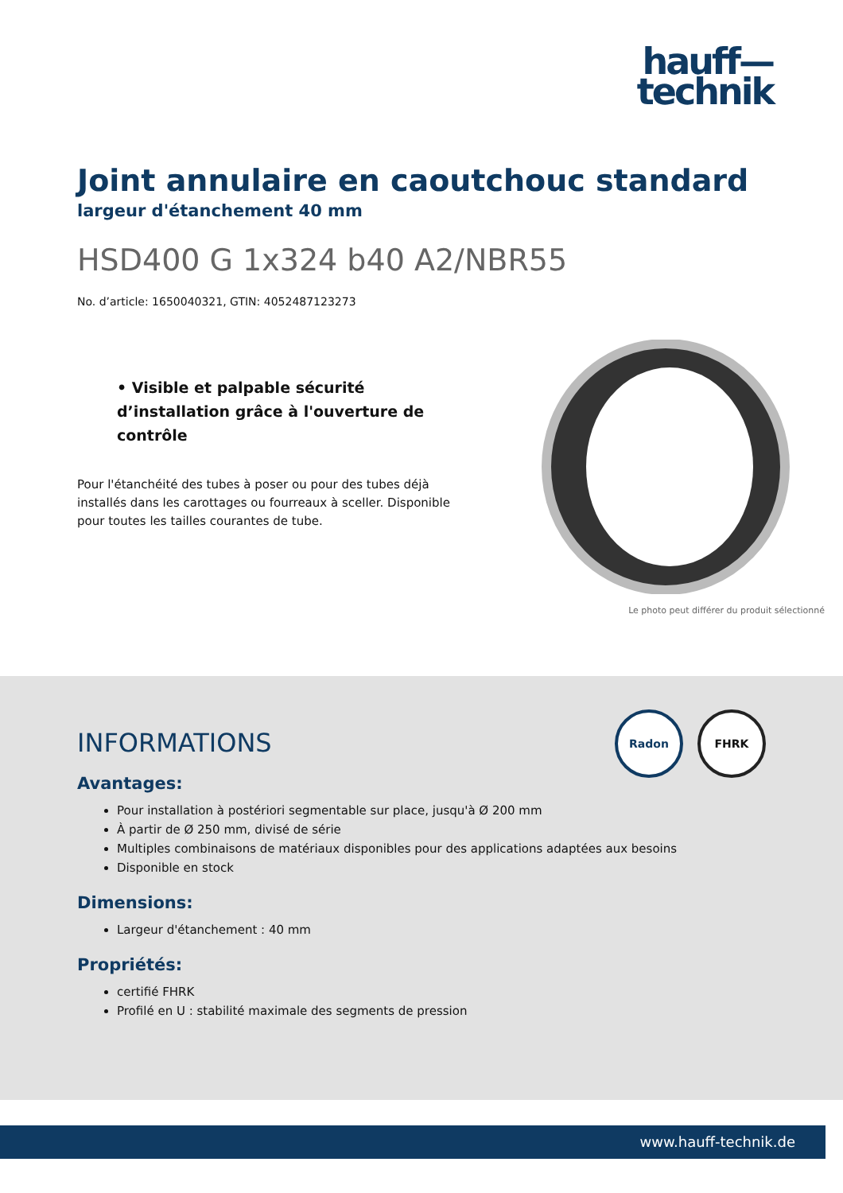hauff—
technik
Joint annulaire en caoutchouc standard
largeur d'étanchement 40 mm
HSD400 G 1x324 b40 A2/NBR55
No. d’article: 1650040321, GTIN: 4052487123273
• Visible et palpable sécurité d’installation grâce à l'ouverture de contrôle
Pour l'étanchéité des tubes à poser ou pour des tubes déjà installés dans les carottages ou fourreaux à sceller. Disponible pour toutes les tailles courantes de tube.
Le photo peut différer du produit sélectionné
Radon FHRK
INFORMATIONS
Avantages:
Pour installation à postériori segmentable sur place, jusqu'à Ø 200 mm
À partir de Ø 250 mm, divisé de série
Multiples combinaisons de matériaux disponibles pour des applications adaptées aux besoins
Disponible en stock
Dimensions:
Largeur d'étanchement : 40 mm
Propriétés:
certifié FHRK
Profilé en U : stabilité maximale des segments de pression
www.hauff-technik.de